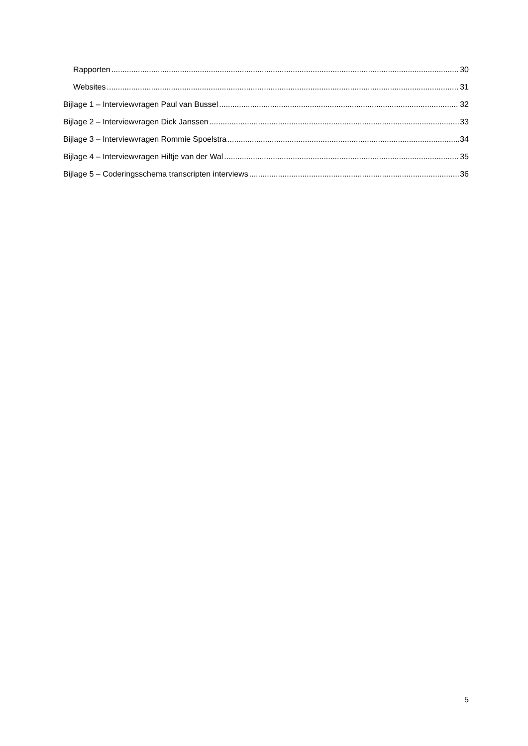Rapporten 30
Websites 31
Bijlage 1 – Interviewvragen Paul van Bussel 32
Bijlage 2 – Interviewvragen Dick Janssen 33
Bijlage 3 – Interviewvragen Rommie Spoelstra 34
Bijlage 4 – Interviewvragen Hiltje van der Wal 35
Bijlage 5 – Coderingsschema transcripten interviews 36
5